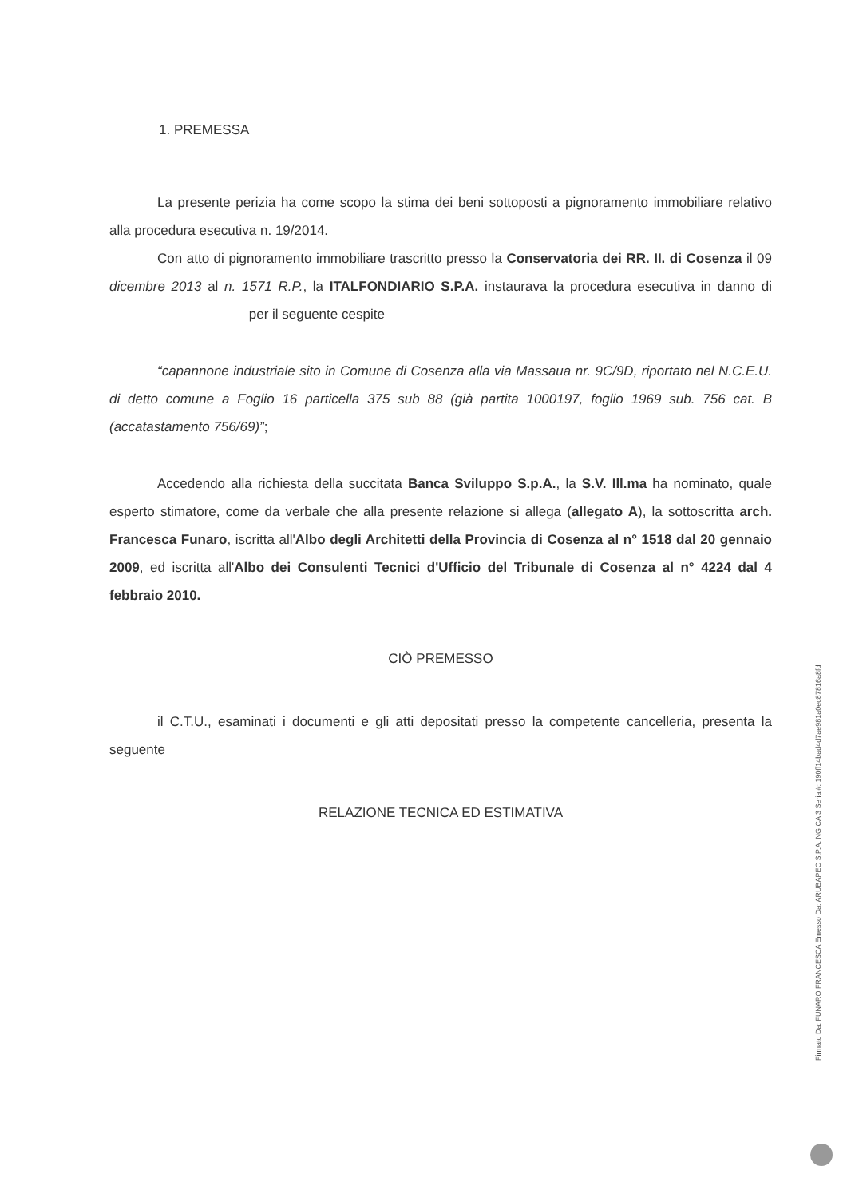1. PREMESSA
La presente perizia ha come scopo la stima dei beni sottoposti a pignoramento immobiliare relativo alla procedura esecutiva n. 19/2014.
Con atto di pignoramento immobiliare trascritto presso la Conservatoria dei RR. II. di Cosenza il 09 dicembre 2013 al n. 1571 R.P., la ITALFONDIARIO S.P.A. instaurava la procedura esecutiva in danno di per il seguente cespite
“capannone industriale sito in Comune di Cosenza alla via Massaua nr. 9C/9D, riportato nel N.C.E.U. di detto comune a Foglio 16 particella 375 sub 88 (già partita 1000197, foglio 1969 sub. 756 cat. B (accatastamento 756/69)”;
Accedendo alla richiesta della succitata Banca Sviluppo S.p.A., la S.V. Ill.ma ha nominato, quale esperto stimatore, come da verbale che alla presente relazione si allega (allegato A), la sottoscritta arch. Francesca Funaro, iscritta all'Albo degli Architetti della Provincia di Cosenza al n° 1518 dal 20 gennaio 2009, ed iscritta all'Albo dei Consulenti Tecnici d'Ufficio del Tribunale di Cosenza al n° 4224 dal 4 febbraio 2010.
CIÒ PREMESSO
il C.T.U., esaminati i documenti e gli atti depositati presso la competente cancelleria, presenta la seguente
RELAZIONE TECNICA ED ESTIMATIVA
Firmato Da: FUNARO FRANCESCA Emesso Da: ARUBAPEC S.P.A. NG CA 3 Serial#: 190ff14bad4d7ae981a0ec87816a8fd